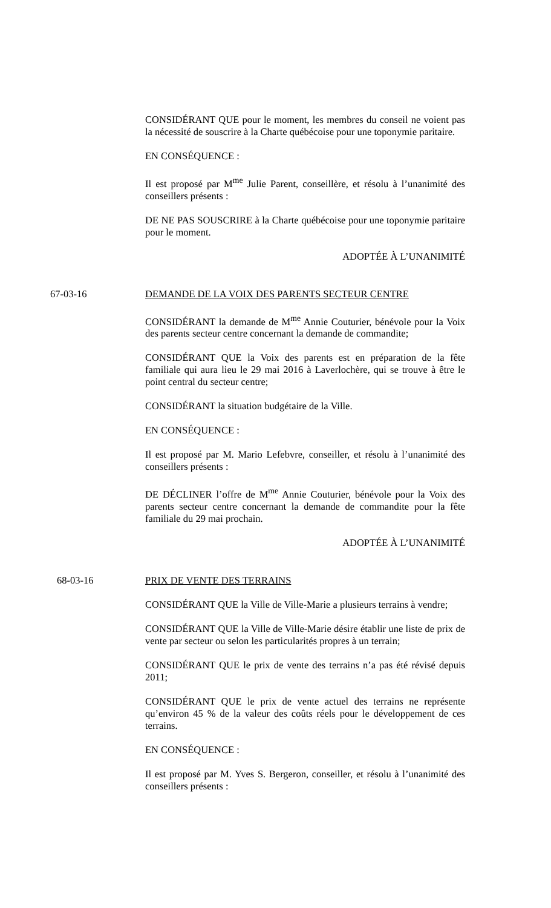CONSIDÉRANT QUE pour le moment, les membres du conseil ne voient pas la nécessité de souscrire à la Charte québécoise pour une toponymie paritaire.
EN CONSÉQUENCE :
Il est proposé par M<sup>me</sup> Julie Parent, conseillère, et résolu à l’unanimité des conseillers présents :
DE NE PAS SOUSCRIRE à la Charte québécoise pour une toponymie paritaire pour le moment.
ADOPTÉE À L’UNANIMITÉ
67-03-16 DEMANDE DE LA VOIX DES PARENTS SECTEUR CENTRE
CONSIDÉRANT la demande de M<sup>me</sup> Annie Couturier, bénévole pour la Voix des parents secteur centre concernant la demande de commandite;
CONSIDÉRANT QUE la Voix des parents est en préparation de la fête familiale qui aura lieu le 29 mai 2016 à Laverlochère, qui se trouve à être le point central du secteur centre;
CONSIDÉRANT la situation budgétaire de la Ville.
EN CONSÉQUENCE :
Il est proposé par M. Mario Lefebvre, conseiller, et résolu à l’unanimité des conseillers présents :
DE DÉCLINER l’offre de M<sup>me</sup> Annie Couturier, bénévole pour la Voix des parents secteur centre concernant la demande de commandite pour la fête familiale du 29 mai prochain.
ADOPTÉE À L’UNANIMITÉ
68-03-16 PRIX DE VENTE DES TERRAINS
CONSIDÉRANT QUE la Ville de Ville-Marie a plusieurs terrains à vendre;
CONSIDÉRANT QUE la Ville de Ville-Marie désire établir une liste de prix de vente par secteur ou selon les particularités propres à un terrain;
CONSIDÉRANT QUE le prix de vente des terrains n’a pas été révisé depuis 2011;
CONSIDÉRANT QUE le prix de vente actuel des terrains ne représente qu’environ 45 % de la valeur des coûts réels pour le développement de ces terrains.
EN CONSÉQUENCE :
Il est proposé par M. Yves S. Bergeron, conseiller, et résolu à l’unanimité des conseillers présents :